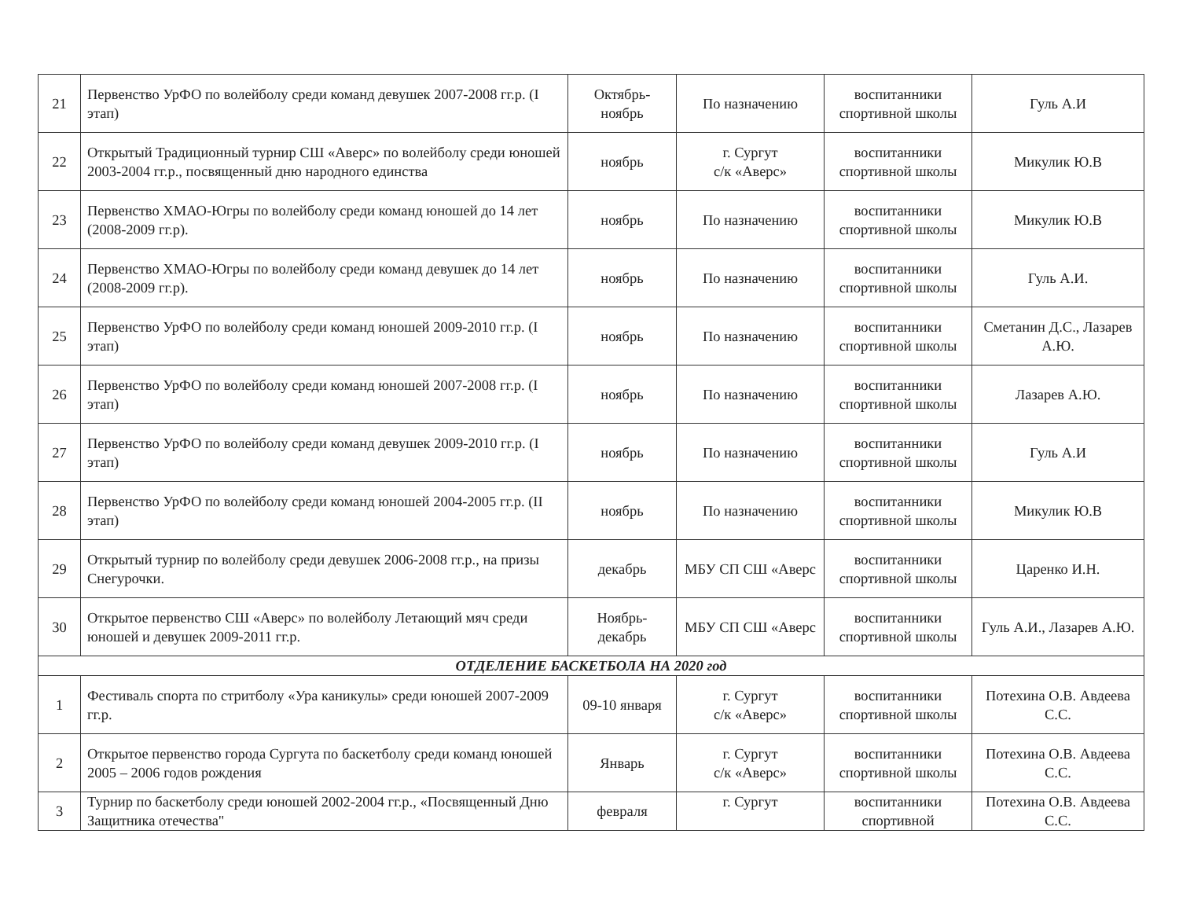| 21 | Первенство УрФО по волейболу среди команд девушек 2007-2008 гг.р. (I этап) | Октябрь-ноябрь | По назначению | воспитанники спортивной школы | Гуль А.И |
| 22 | Открытый Традиционный турнир СШ «Аверс» по волейболу среди юношей 2003-2004 гг.р., посвященный дню народного единства | ноябрь | г. Сургут с/к «Аверс» | воспитанники спортивной школы | Микулик Ю.В |
| 23 | Первенство ХМАО-Югры по волейболу среди команд юношей до 14 лет (2008-2009 гг.р). | ноябрь | По назначению | воспитанники спортивной школы | Микулик Ю.В |
| 24 | Первенство ХМАО-Югры по волейболу среди команд девушек до 14 лет (2008-2009 гг.р). | ноябрь | По назначению | воспитанники спортивной школы | Гуль А.И. |
| 25 | Первенство УрФО по волейболу среди команд юношей 2009-2010 гг.р. (I этап) | ноябрь | По назначению | воспитанники спортивной школы | Сметанин Д.С., Лазарев А.Ю. |
| 26 | Первенство УрФО по волейболу среди команд юношей 2007-2008 гг.р. (I этап) | ноябрь | По назначению | воспитанники спортивной школы | Лазарев А.Ю. |
| 27 | Первенство УрФО по волейболу среди команд девушек 2009-2010 гг.р. (I этап) | ноябрь | По назначению | воспитанники спортивной школы | Гуль А.И |
| 28 | Первенство УрФО по волейболу среди команд юношей 2004-2005 гг.р. (II этап) | ноябрь | По назначению | воспитанники спортивной школы | Микулик Ю.В |
| 29 | Открытый турнир по волейболу среди девушек 2006-2008 гг.р., на призы Снегурочки. | декабрь | МБУ СП СШ «Аверс | воспитанники спортивной школы | Царенко И.Н. |
| 30 | Открытое первенство СШ «Аверс» по волейболу Летающий мяч среди юношей и девушек 2009-2011 гг.р. | Ноябрь-декабрь | МБУ СП СШ «Аверс | воспитанники спортивной школы | Гуль А.И., Лазарев А.Ю. |
| ОТДЕЛЕНИЕ БАСКЕТБОЛА НА 2020 год | | | | | |
| 1 | Фестиваль спорта по стритболу «Ура каникулы» среди юношей 2007-2009 гг.р. | 09-10 января | г. Сургут с/к «Аверс» | воспитанники спортивной школы | Потехина О.В. Авдеева С.С. |
| 2 | Открытое первенство города Сургута по баскетболу среди команд юношей 2005 – 2006 годов рождения | Январь | г. Сургут с/к «Аверс» | воспитанники спортивной школы | Потехина О.В. Авдеева С.С. |
| 3 | Турнир по баскетболу среди юношей 2002-2004 гг.р., «Посвященный Дню Защитника отечества" | февраля | г. Сургут | воспитанники спортивной | Потехина О.В. Авдеева С.С. |